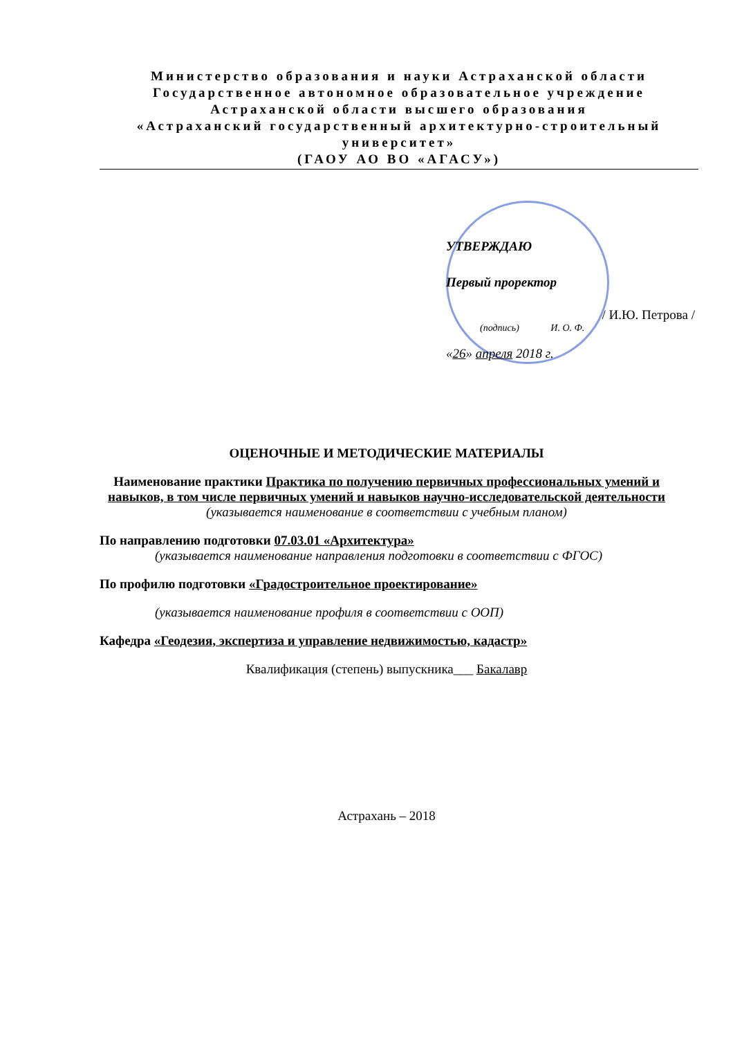Министерство образования и науки Астраханской области
Государственное автономное образовательное учреждение
Астраханской области высшего образования
«Астраханский государственный архитектурно-строительный университет»
(ГАОУ АО ВО «АГАСУ»)
УТВЕРЖДАЮ
Первый проректор
/ И.Ю. Петрова /
(подпись) И. О. Ф.
«26» апреля 2018 г.
ОЦЕНОЧНЫЕ И МЕТОДИЧЕСКИЕ МАТЕРИАЛЫ
Наименование практики Практика по получению первичных профессиональных умений и навыков, в том числе первичных умений и навыков научно-исследовательской деятельности
(указывается наименование в соответствии с учебным планом)
По направлению подготовки 07.03.01 «Архитектура»
(указывается наименование направления подготовки в соответствии с ФГОС)
По профилю подготовки «Градостроительное проектирование»
(указывается наименование профиля в соответствии с ООП)
Кафедра «Геодезия, экспертиза и управление недвижимостью, кадастр»
Квалификация (степень) выпускника___ Бакалавр
Астрахань – 2018